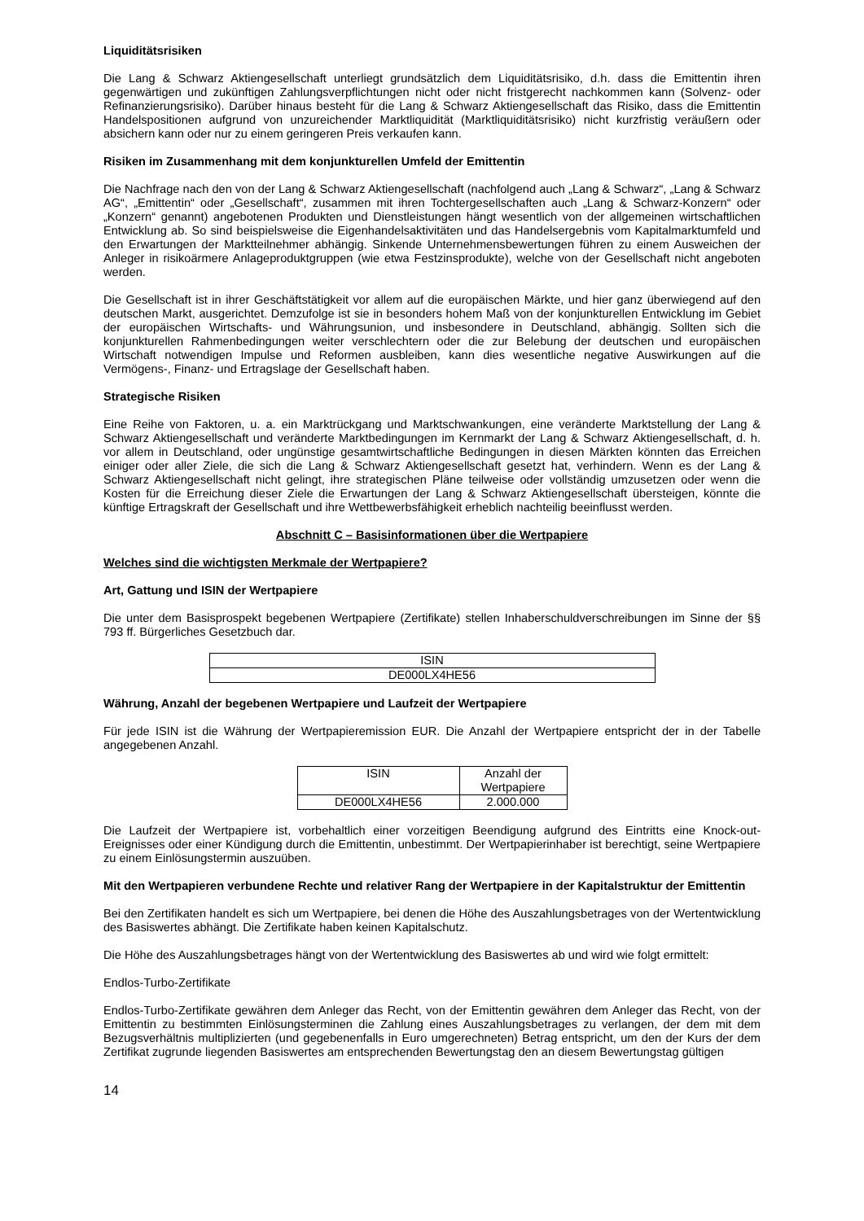Liquiditätsrisiken
Die Lang & Schwarz Aktiengesellschaft unterliegt grundsätzlich dem Liquiditätsrisiko, d.h. dass die Emittentin ihren gegenwärtigen und zukünftigen Zahlungsverpflichtungen nicht oder nicht fristgerecht nachkommen kann (Solvenz- oder Refinanzierungsrisiko). Darüber hinaus besteht für die Lang & Schwarz Aktiengesellschaft das Risiko, dass die Emittentin Handelspositionen aufgrund von unzureichender Marktliquidität (Marktliquiditätsrisiko) nicht kurzfristig veräußern oder absichern kann oder nur zu einem geringeren Preis verkaufen kann.
Risiken im Zusammenhang mit dem konjunkturellen Umfeld der Emittentin
Die Nachfrage nach den von der Lang & Schwarz Aktiengesellschaft (nachfolgend auch „Lang & Schwarz“, „Lang & Schwarz AG“, „Emittentin“ oder „Gesellschaft“, zusammen mit ihren Tochtergesellschaften auch „Lang & Schwarz-Konzern“ oder „Konzern“ genannt) angebotenen Produkten und Dienstleistungen hängt wesentlich von der allgemeinen wirtschaftlichen Entwicklung ab. So sind beispielsweise die Eigenhandelsaktivitäten und das Handelsergebnis vom Kapitalmarktumfeld und den Erwartungen der Marktteilnehmer abhängig. Sinkende Unternehmensbewertungen führen zu einem Ausweichen der Anleger in risikoärmere Anlageproduktgruppen (wie etwa Festzinsprodukte), welche von der Gesellschaft nicht angeboten werden.
Die Gesellschaft ist in ihrer Geschäftstätigkeit vor allem auf die europäischen Märkte, und hier ganz überwiegend auf den deutschen Markt, ausgerichtet. Demzufolge ist sie in besonders hohem Maß von der konjunkturellen Entwicklung im Gebiet der europäischen Wirtschafts- und Währungsunion, und insbesondere in Deutschland, abhängig. Sollten sich die konjunkturellen Rahmenbedingungen weiter verschlechtern oder die zur Belebung der deutschen und europäischen Wirtschaft notwendigen Impulse und Reformen ausbleiben, kann dies wesentliche negative Auswirkungen auf die Vermögens-, Finanz- und Ertragslage der Gesellschaft haben.
Strategische Risiken
Eine Reihe von Faktoren, u. a. ein Marktrückgang und Marktschwankungen, eine veränderte Marktstellung der Lang & Schwarz Aktiengesellschaft und veränderte Marktbedingungen im Kernmarkt der Lang & Schwarz Aktiengesellschaft, d. h. vor allem in Deutschland, oder ungünstige gesamtwirtschaftliche Bedingungen in diesen Märkten könnten das Erreichen einiger oder aller Ziele, die sich die Lang & Schwarz Aktiengesellschaft gesetzt hat, verhindern. Wenn es der Lang & Schwarz Aktiengesellschaft nicht gelingt, ihre strategischen Pläne teilweise oder vollständig umzusetzen oder wenn die Kosten für die Erreichung dieser Ziele die Erwartungen der Lang & Schwarz Aktiengesellschaft übersteigen, könnte die künftige Ertragskraft der Gesellschaft und ihre Wettbewerbsfähigkeit erheblich nachteilig beeinflusst werden.
Abschnitt C – Basisinformationen über die Wertpapiere
Welches sind die wichtigsten Merkmale der Wertpapiere?
Art, Gattung und ISIN der Wertpapiere
Die unter dem Basisprospekt begebenen Wertpapiere (Zertifikate) stellen Inhaberschuldverschreibungen im Sinne der §§ 793 ff. Bürgerliches Gesetzbuch dar.
| ISIN |
| DE000LX4HE56 |
Währung, Anzahl der begebenen Wertpapiere und Laufzeit der Wertpapiere
Für jede ISIN ist die Währung der Wertpapieremission EUR. Die Anzahl der Wertpapiere entspricht der in der Tabelle angegebenen Anzahl.
| ISIN | Anzahl der Wertpapiere |
| DE000LX4HE56 | 2.000.000 |
Die Laufzeit der Wertpapiere ist, vorbehaltlich einer vorzeitigen Beendigung aufgrund des Eintritts eine Knock-out-Ereignisses oder einer Kündigung durch die Emittentin, unbestimmt. Der Wertpapierinhaber ist berechtigt, seine Wertpapiere zu einem Einlösungstermin auszuüben.
Mit den Wertpapieren verbundene Rechte und relativer Rang der Wertpapiere in der Kapitalstruktur der Emittentin
Bei den Zertifikaten handelt es sich um Wertpapiere, bei denen die Höhe des Auszahlungsbetrages von der Wertentwicklung des Basiswertes abhängt. Die Zertifikate haben keinen Kapitalschutz.
Die Höhe des Auszahlungsbetrages hängt von der Wertentwicklung des Basiswertes ab und wird wie folgt ermittelt:
Endlos-Turbo-Zertifikate
Endlos-Turbo-Zertifikate gewähren dem Anleger das Recht, von der Emittentin gewähren dem Anleger das Recht, von der Emittentin zu bestimmten Einlösungsterminen die Zahlung eines Auszahlungsbetrages zu verlangen, der dem mit dem Bezugsverhältnis multiplizierten (und gegebenenfalls in Euro umgerechneten) Betrag entspricht, um den der Kurs der dem Zertifikat zugrunde liegenden Basiswertes am entsprechenden Bewertungstag den an diesem Bewertungstag gültigen
14